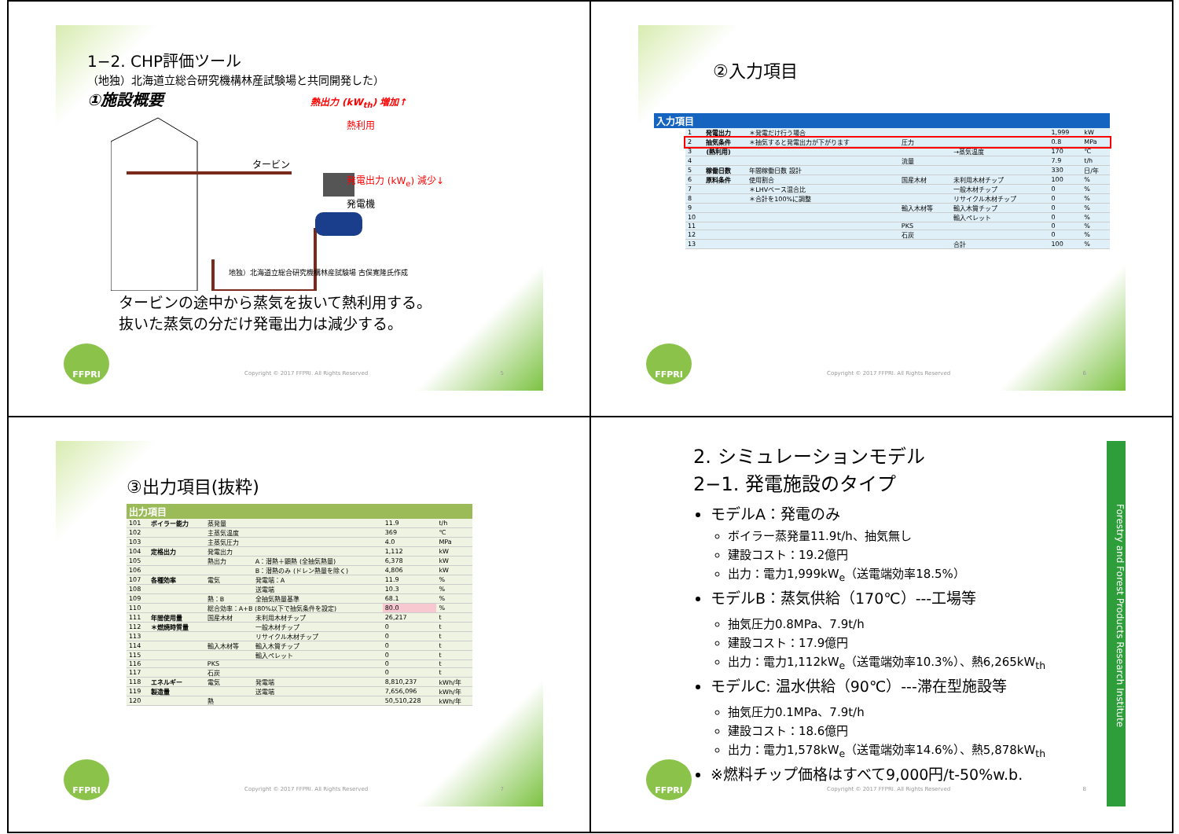1−2. CHP評価ツール
（地独）北海道立総合研究機構林産試験場と共同開発した）
①施設概要 熱出力 (kW<sub>th</sub>) 増加↑
タービン
発電出力 (kW<sub>e</sub>) 減少↓
発電機
熱利用
地独）北海道立総合研究機構林産試験場 古俣寛隆氏作成
タービンの途中から蒸気を抜いて熱利用する。
抜いた蒸気の分だけ発電出力は減少する。
FFPRI
Copyright © 2017 FFPRI. All Rights Reserved
5
②入力項目
入力項目
| 1 | 発電出力 | ＊発電だけ行う場合 | | | 1,999 | kW |
| 2 | 抽気条件 | ＊抽気すると発電出力が下がります | 圧力 | | 0.8 | MPa |
| 3 | (熱利用) | | | →蒸気温度 | 170 | ℃ |
| 4 | | | 流量 | | 7.9 | t/h |
| 5 | 稼働日数 | 年間稼働日数 設計 | | | 330 | 日/年 |
| 6 | 原料条件 | 使用割合 | 国産木材 | 未利用木材チップ | 100 | % |
| 7 | | ＊LHVベース混合比 | | 一般木材チップ | 0 | % |
| 8 | | ＊合計を100%に調整 | | リサイクル木材チップ | 0 | % |
| 9 | | | 輸入木材等 | 輸入木質チップ | 0 | % |
| 10 | | | | 輸入ペレット | 0 | % |
| 11 | | | PKS | | 0 | % |
| 12 | | | 石炭 | | 0 | % |
| 13 | | | | 合計 | 100 | % |
FFPRI
Copyright © 2017 FFPRI. All Rights Reserved
6
③出力項目(抜粋)
出力項目
| 101 | ボイラー能力 | 蒸発量 | | 11.9 | t/h |
| 102 | | 主蒸気温度 | | 369 | ℃ |
| 103 | | 主蒸気圧力 | | 4.0 | MPa |
| 104 | 定格出力 | 発電出力 | | 1,112 | kW |
| 105 | | 熱出力 | A：潜熱＋顕熱 (全抽気熱量) | 6,378 | kW |
| 106 | | | B：潜熱のみ (ドレン熱量を除く) | 4,806 | kW |
| 107 | 各種効率 | 電気 | 発電端：A | 11.9 | % |
| 108 | | | 送電端 | 10.3 | % |
| 109 | | 熱：B | 全抽気熱量基準 | 68.1 | % |
| 110 | | 総合効率：A+B (80%以下で抽気条件を設定) | | 80.0 | % |
| 111 | 年間使用量 | 国産木材 | 未利用木材チップ | 26,217 | t |
| 112 | ＊燃焼時質量 | | 一般木材チップ | 0 | t |
| 113 | | | リサイクル木材チップ | 0 | t |
| 114 | | 輸入木材等 | 輸入木質チップ | 0 | t |
| 115 | | | 輸入ペレット | 0 | t |
| 116 | | PKS | | 0 | t |
| 117 | | 石炭 | | 0 | t |
| 118 | エネルギー | 電気 | 発電端 | 8,810,237 | kWh/年 |
| 119 | 製造量 | | 送電端 | 7,656,096 | kWh/年 |
| 120 | | 熱 | | 50,510,228 | kWh/年 |
FFPRI
Copyright © 2017 FFPRI. All Rights Reserved
7
2. シミュレーションモデル
2−1. 発電施設のタイプ
モデルA：発電のみ
ボイラー蒸発量11.9t/h、抽気無し
建設コスト：19.2億円
出力：電力1,999kW<sub>e</sub>（送電端効率18.5%）
モデルB：蒸気供給（170℃）---工場等
抽気圧力0.8MPa、7.9t/h
建設コスト：17.9億円
出力：電力1,112kW<sub>e</sub>（送電端効率10.3%）、熱6,265kW<sub>th</sub>
モデルC: 温水供給（90℃）---滞在型施設等
抽気圧力0.1MPa、7.9t/h
建設コスト：18.6億円
出力：電力1,578kW<sub>e</sub>（送電端効率14.6%）、熱5,878kW<sub>th</sub>
※燃料チップ価格はすべて9,000円/t-50%w.b.
Forestry and Forest Products Research Institute
FFPRI
Copyright © 2017 FFPRI. All Rights Reserved
8